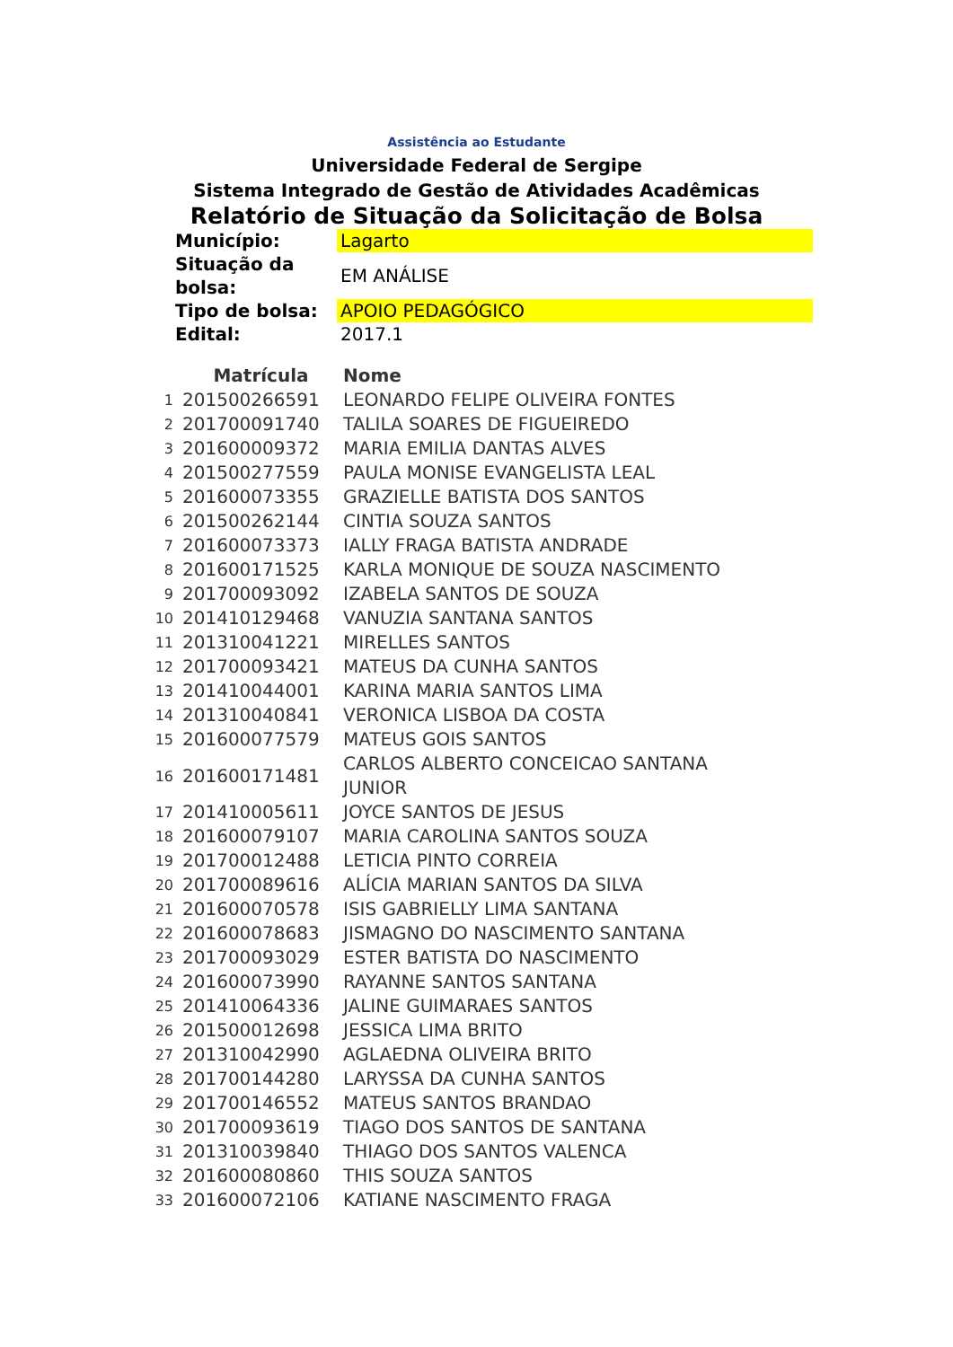Assistência ao Estudante
Universidade Federal de Sergipe
Sistema Integrado de Gestão de Atividades Acadêmicas
Relatório de Situação da Solicitação de Bolsa
| Município: | Lagarto |
| Situação da bolsa: | EM ANÁLISE |
| Tipo de bolsa: | APOIO PEDAGÓGICO |
| Edital: | 2017.1 |
| | Matrícula | Nome |
| --- | --- | --- |
| 1 | 201500266591 | LEONARDO FELIPE OLIVEIRA FONTES |
| 2 | 201700091740 | TALILA SOARES DE FIGUEIREDO |
| 3 | 201600009372 | MARIA EMILIA DANTAS ALVES |
| 4 | 201500277559 | PAULA MONISE EVANGELISTA LEAL |
| 5 | 201600073355 | GRAZIELLE BATISTA DOS SANTOS |
| 6 | 201500262144 | CINTIA SOUZA SANTOS |
| 7 | 201600073373 | IALLY FRAGA BATISTA ANDRADE |
| 8 | 201600171525 | KARLA MONIQUE DE SOUZA NASCIMENTO |
| 9 | 201700093092 | IZABELA SANTOS DE SOUZA |
| 10 | 201410129468 | VANUZIA SANTANA SANTOS |
| 11 | 201310041221 | MIRELLES SANTOS |
| 12 | 201700093421 | MATEUS DA CUNHA SANTOS |
| 13 | 201410044001 | KARINA MARIA SANTOS LIMA |
| 14 | 201310040841 | VERONICA LISBOA DA COSTA |
| 15 | 201600077579 | MATEUS GOIS SANTOS |
| 16 | 201600171481 | CARLOS ALBERTO CONCEICAO SANTANA JUNIOR |
| 17 | 201410005611 | JOYCE SANTOS DE JESUS |
| 18 | 201600079107 | MARIA CAROLINA SANTOS SOUZA |
| 19 | 201700012488 | LETICIA PINTO CORREIA |
| 20 | 201700089616 | ALÍCIA MARIAN SANTOS DA SILVA |
| 21 | 201600070578 | ISIS GABRIELLY LIMA SANTANA |
| 22 | 201600078683 | JISMAGNO DO NASCIMENTO SANTANA |
| 23 | 201700093029 | ESTER BATISTA DO NASCIMENTO |
| 24 | 201600073990 | RAYANNE SANTOS SANTANA |
| 25 | 201410064336 | JALINE GUIMARAES SANTOS |
| 26 | 201500012698 | JESSICA LIMA BRITO |
| 27 | 201310042990 | AGLAEDNA OLIVEIRA BRITO |
| 28 | 201700144280 | LARYSSA DA CUNHA SANTOS |
| 29 | 201700146552 | MATEUS SANTOS BRANDAO |
| 30 | 201700093619 | TIAGO DOS SANTOS DE SANTANA |
| 31 | 201310039840 | THIAGO DOS SANTOS VALENCA |
| 32 | 201600080860 | THIS SOUZA SANTOS |
| 33 | 201600072106 | KATIANE NASCIMENTO FRAGA |